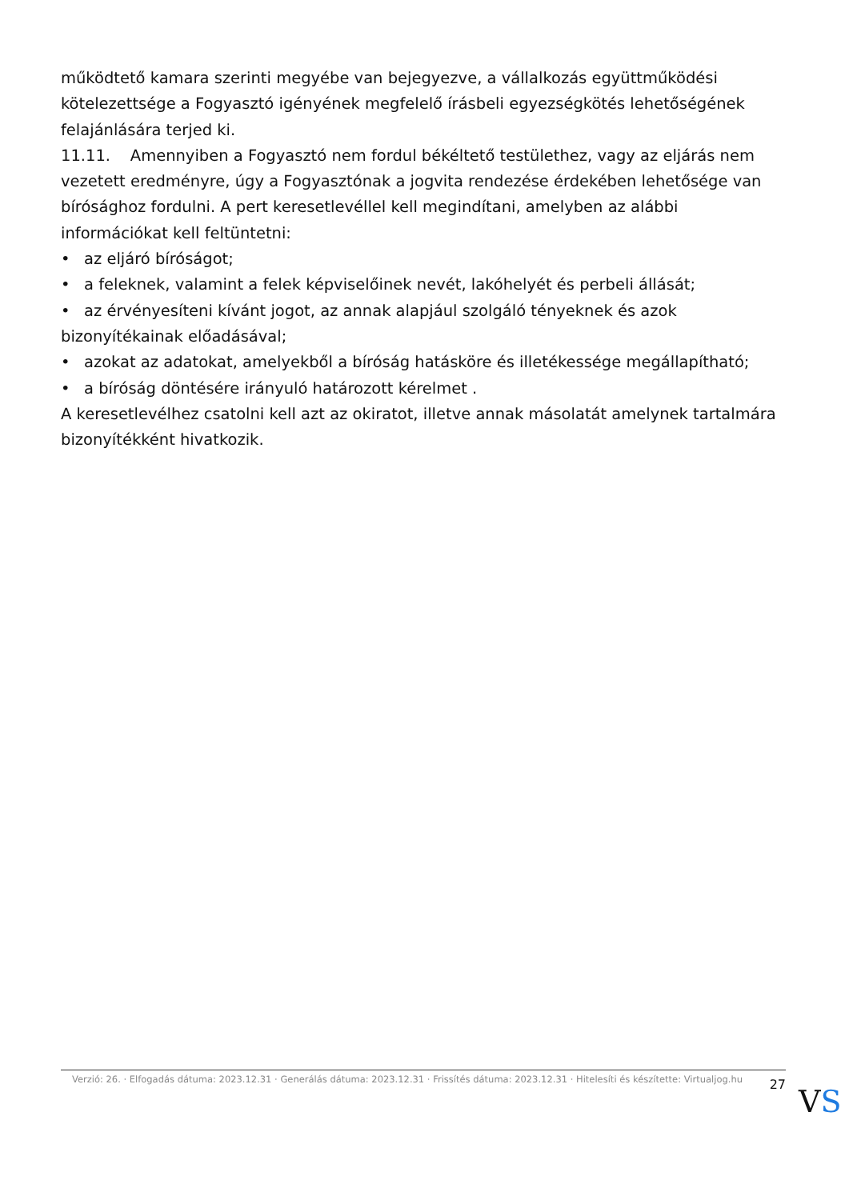működtető kamara szerinti megyébe van bejegyezve, a vállalkozás együttműködési kötelezettsége a Fogyasztó igényének megfelelő írásbeli egyezségkötés lehetőségének felajánlására terjed ki.
11.11. Amennyiben a Fogyasztó nem fordul békéltető testülethez, vagy az eljárás nem vezetett eredményre, úgy a Fogyasztónak a jogvita rendezése érdekében lehetősége van bírósághoz fordulni. A pert keresetlevéllel kell megindítani, amelyben az alábbi információkat kell feltüntetni:
• az eljáró bíróságot;
• a feleknek, valamint a felek képviselőinek nevét, lakóhelyét és perbeli állását;
• az érvényesíteni kívánt jogot, az annak alapjául szolgáló tényeknek és azok bizonyítékainak előadásával;
• azokat az adatokat, amelyekből a bíróság hatásköre és illetékessége megállapítható;
• a bíróság döntésére irányuló határozott kérelmet .
A keresetlevélhez csatolni kell azt az okiratot, illetve annak másolatát amelynek tartalmára bizonyítékként hivatkozik.
Verzió: 26. · Elfogadás dátuma: 2023.12.31 · Generálás dátuma: 2023.12.31 · Frissítés dátuma: 2023.12.31 · Hitelesíti és készítette: Virtualjog.hu
27
VS